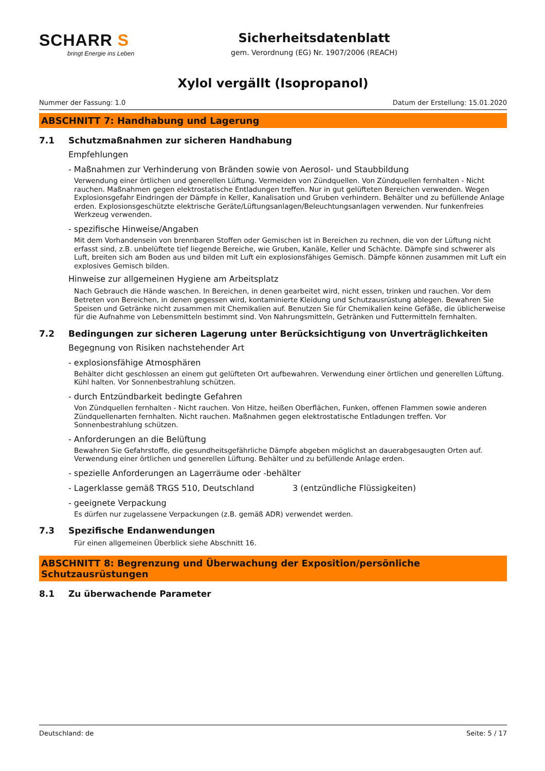SCHARR S
bringt Energie ins Leben
Sicherheitsdatenblatt
gem. Verordnung (EG) Nr. 1907/2006 (REACH)
Xylol vergällt (Isopropanol)
Nummer der Fassung: 1.0 Datum der Erstellung: 15.01.2020
ABSCHNITT 7: Handhabung und Lagerung
7.1 Schutzmaßnahmen zur sicheren Handhabung
Empfehlungen
- Maßnahmen zur Verhinderung von Bränden sowie von Aerosol- und Staubbildung
Verwendung einer örtlichen und generellen Lüftung. Vermeiden von Zündquellen. Von Zündquellen fernhalten - Nicht rauchen. Maßnahmen gegen elektrostatische Entladungen treffen. Nur in gut gelüfteten Bereichen verwenden. Wegen Explosionsgefahr Eindringen der Dämpfe in Keller, Kanalisation und Gruben verhindern. Behälter und zu befüllende Anlage erden. Explosionsgeschützte elektrische Geräte/Lüftungsanlagen/Beleuchtungsanlagen verwenden. Nur funkenfreies Werkzeug verwenden.
- spezifische Hinweise/Angaben
Mit dem Vorhandensein von brennbaren Stoffen oder Gemischen ist in Bereichen zu rechnen, die von der Lüftung nicht erfasst sind, z.B. unbelüftete tief liegende Bereiche, wie Gruben, Kanäle, Keller und Schächte. Dämpfe sind schwerer als Luft, breiten sich am Boden aus und bilden mit Luft ein explosionsfähiges Gemisch. Dämpfe können zusammen mit Luft ein explosives Gemisch bilden.
Hinweise zur allgemeinen Hygiene am Arbeitsplatz
Nach Gebrauch die Hände waschen. In Bereichen, in denen gearbeitet wird, nicht essen, trinken und rauchen. Vor dem Betreten von Bereichen, in denen gegessen wird, kontaminierte Kleidung und Schutzausrüstung ablegen. Bewahren Sie Speisen und Getränke nicht zusammen mit Chemikalien auf. Benutzen Sie für Chemikalien keine Gefäße, die üblicherweise für die Aufnahme von Lebensmitteln bestimmt sind. Von Nahrungsmitteln, Getränken und Futtermitteln fernhalten.
7.2 Bedingungen zur sicheren Lagerung unter Berücksichtigung von Unverträglichkeiten
Begegnung von Risiken nachstehender Art
- explosionsfähige Atmosphären
Behälter dicht geschlossen an einem gut gelüfteten Ort aufbewahren. Verwendung einer örtlichen und generellen Lüftung. Kühl halten. Vor Sonnenbestrahlung schützen.
- durch Entzündbarkeit bedingte Gefahren
Von Zündquellen fernhalten - Nicht rauchen. Von Hitze, heißen Oberflächen, Funken, offenen Flammen sowie anderen Zündquellenarten fernhalten. Nicht rauchen. Maßnahmen gegen elektrostatische Entladungen treffen. Vor Sonnenbestrahlung schützen.
- Anforderungen an die Belüftung
Bewahren Sie Gefahrstoffe, die gesundheitsgefährliche Dämpfe abgeben möglichst an dauerabgesaugten Orten auf. Verwendung einer örtlichen und generellen Lüftung. Behälter und zu befüllende Anlage erden.
- spezielle Anforderungen an Lagerräume oder -behälter
- Lagerklasse gemäß TRGS 510, Deutschland 3 (entzündliche Flüssigkeiten)
- geeignete Verpackung
Es dürfen nur zugelassene Verpackungen (z.B. gemäß ADR) verwendet werden.
7.3 Spezifische Endanwendungen
Für einen allgemeinen Überblick siehe Abschnitt 16.
ABSCHNITT 8: Begrenzung und Überwachung der Exposition/persönliche Schutzausrüstungen
8.1 Zu überwachende Parameter
Deutschland: de Seite: 5 / 17